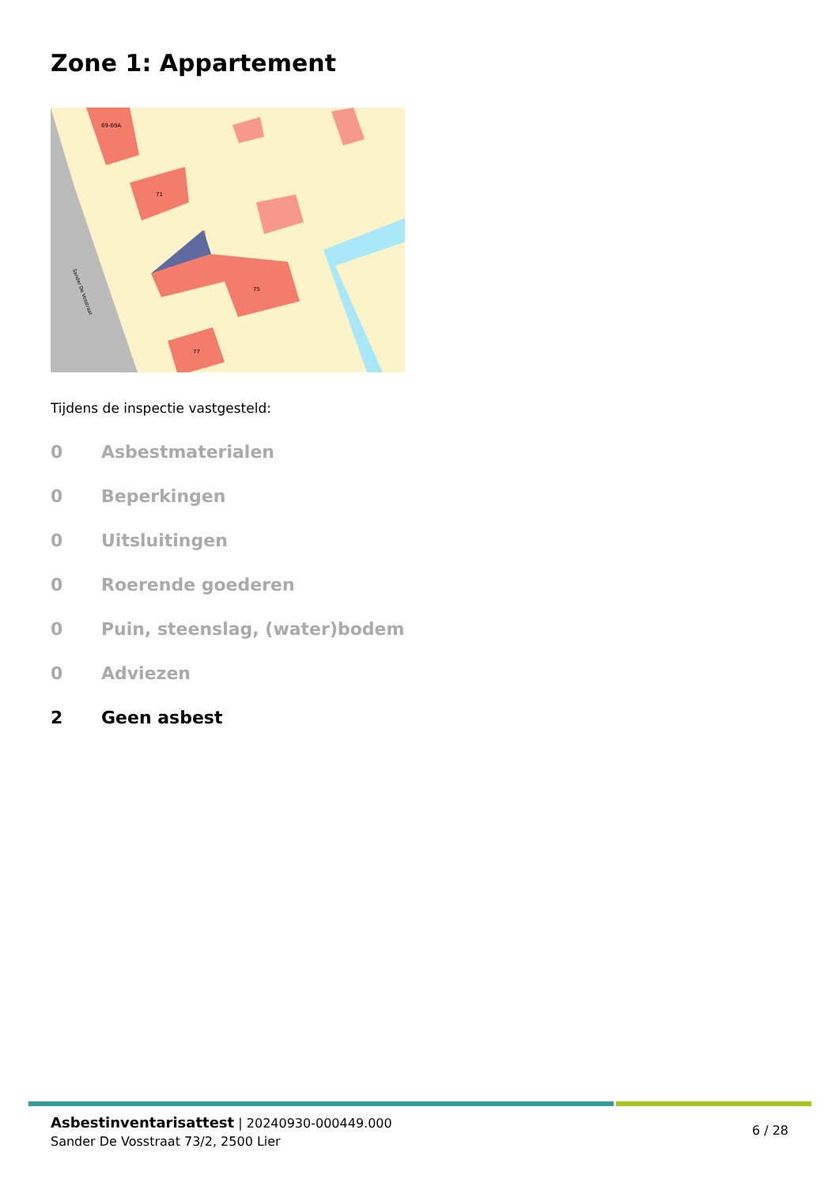Zone 1: Appartement
69-69A
71
75
77
Sander De Vosstraat
Tijdens de inspectie vastgesteld:
0 Asbestmaterialen
0 Beperkingen
0 Uitsluitingen
0 Roerende goederen
0 Puin, steenslag, (water)bodem
0 Adviezen
2 Geen asbest
Asbestinventarisattest | 20240930-000449.000
Sander De Vosstraat 73/2, 2500 Lier
6 / 28